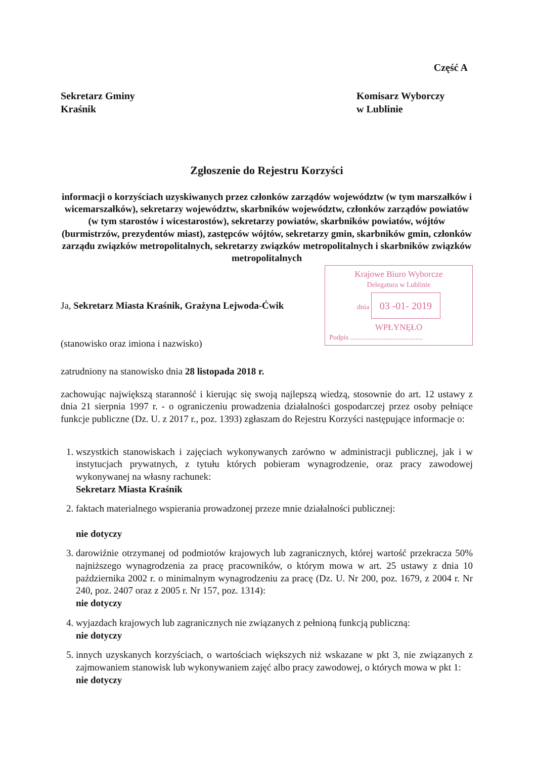Część A
Sekretarz Gminy
Kraśnik
Komisarz Wyborczy
w Lublinie
Zgłoszenie do Rejestru Korzyści
informacji o korzyściach uzyskiwanych przez członków zarządów województw (w tym marszałków i wicemarszałków), sekretarzy województw, skarbników województw, członków zarządów powiatów (w tym starostów i wicestarostów), sekretarzy powiatów, skarbników powiatów, wójtów (burmistrzów, prezydentów miast), zastępców wójtów, sekretarzy gmin, skarbników gmin, członków zarządu związków metropolitalnych, sekretarzy związków metropolitalnych i skarbników związków metropolitalnych
Ja, Sekretarz Miasta Kraśnik, Grażyna Lejwoda-Ćwik
(stanowisko oraz imiona i nazwisko)
Krajowe Biuro Wyborcze
Delegatura w Lublinie
dnia 03 -01- 2019
WPŁYNĘŁO
Podpis .........................................
zatrudniony na stanowisko dnia 28 listopada 2018 r.
zachowując największą staranność i kierując się swoją najlepszą wiedzą, stosownie do art. 12 ustawy z dnia 21 sierpnia 1997 r. - o ograniczeniu prowadzenia działalności gospodarczej przez osoby pełniące funkcje publiczne (Dz. U. z 2017 r., poz. 1393) zgłaszam do Rejestru Korzyści następujące informacje o:
1. wszystkich stanowiskach i zajęciach wykonywanych zarówno w administracji publicznej, jak i w instytucjach prywatnych, z tytułu których pobieram wynagrodzenie, oraz pracy zawodowej wykonywanej na własny rachunek:
Sekretarz Miasta Kraśnik
2. faktach materialnego wspierania prowadzonej przeze mnie działalności publicznej:
nie dotyczy
3. darowiźnie otrzymanej od podmiotów krajowych lub zagranicznych, której wartość przekracza 50% najniższego wynagrodzenia za pracę pracowników, o którym mowa w art. 25 ustawy z dnia 10 października 2002 r. o minimalnym wynagrodzeniu za pracę (Dz. U. Nr 200, poz. 1679, z 2004 r. Nr 240, poz. 2407 oraz z 2005 r. Nr 157, poz. 1314):
nie dotyczy
4. wyjazdach krajowych lub zagranicznych nie związanych z pełnioną funkcją publiczną:
nie dotyczy
5. innych uzyskanych korzyściach, o wartościach większych niż wskazane w pkt 3, nie związanych z zajmowaniem stanowisk lub wykonywaniem zajęć albo pracy zawodowej, o których mowa w pkt 1:
nie dotyczy